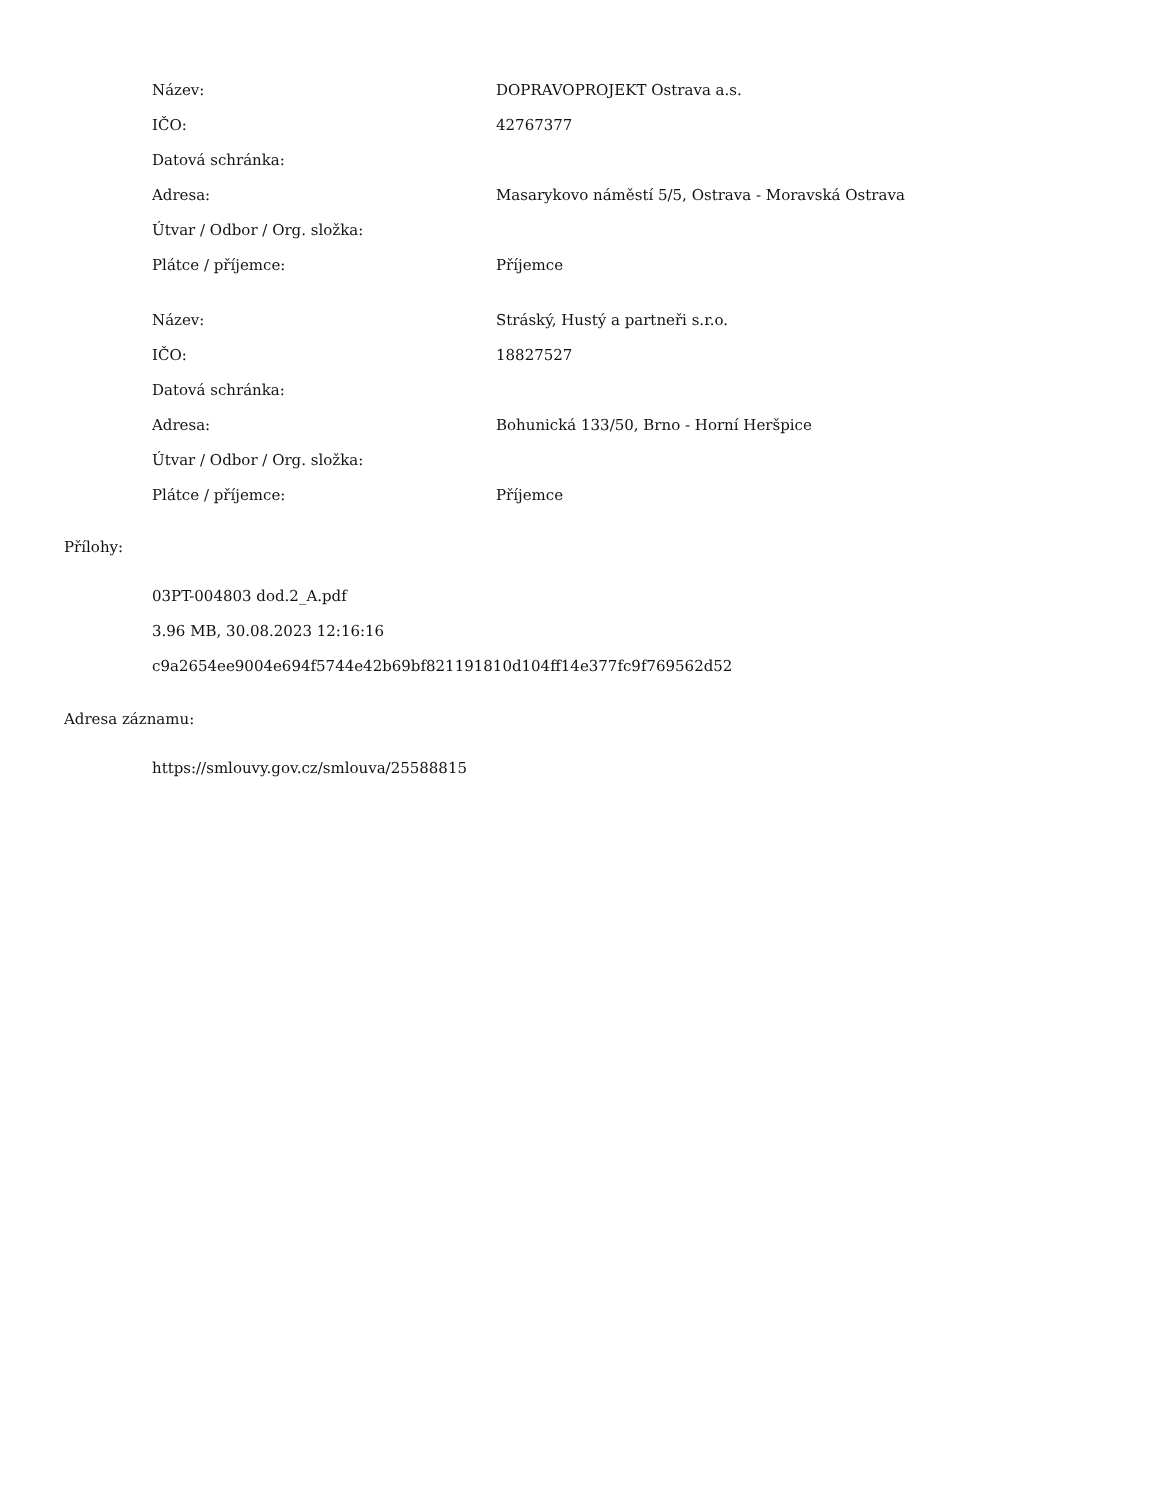| Název: | DOPRAVOPROJEKT Ostrava a.s. |
| IČO: | 42767377 |
| Datová schránka: | |
| Adresa: | Masarykovo náměstí 5/5, Ostrava - Moravská Ostrava |
| Útvar / Odbor / Org. složka: | |
| Plátce / příjemce: | Příjemce |
| Název: | Stráský, Hustý a partneři s.r.o. |
| IČO: | 18827527 |
| Datová schránka: | |
| Adresa: | Bohunická 133/50, Brno - Horní Heršpice |
| Útvar / Odbor / Org. složka: | |
| Plátce / příjemce: | Příjemce |
Přílohy:
03PT-004803 dod.2_A.pdf
3.96 MB, 30.08.2023 12:16:16
c9a2654ee9004e694f5744e42b69bf821191810d104ff14e377fc9f769562d52
Adresa záznamu:
https://smlouvy.gov.cz/smlouva/25588815